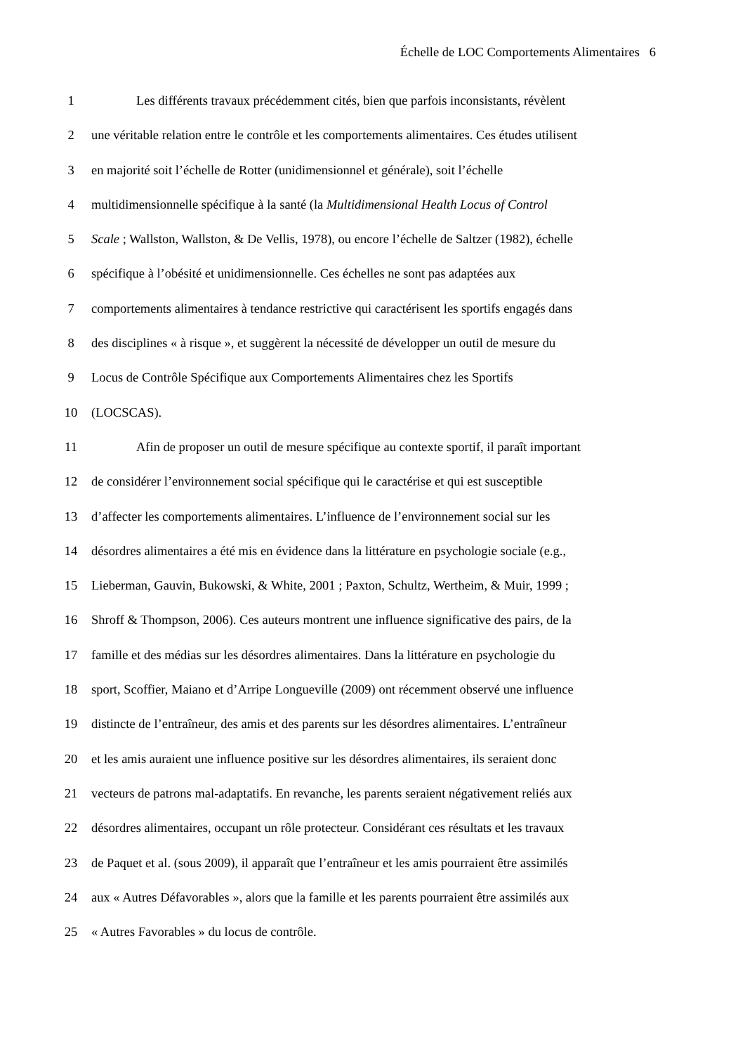Échelle de LOC Comportements Alimentaires 6
1 Les différents travaux précédemment cités, bien que parfois inconsistants, révèlent
2 une véritable relation entre le contrôle et les comportements alimentaires. Ces études utilisent
3 en majorité soit l’échelle de Rotter (unidimensionnel et générale), soit l’échelle
4 multidimensionnelle spécifique à la santé (la Multidimensional Health Locus of Control
5 Scale ; Wallston, Wallston, & De Vellis, 1978), ou encore l’échelle de Saltzer (1982), échelle
6 spécifique à l’obésité et unidimensionnelle. Ces échelles ne sont pas adaptées aux
7 comportements alimentaires à tendance restrictive qui caractérisent les sportifs engagés dans
8 des disciplines « à risque », et suggèrent la nécessité de développer un outil de mesure du
9 Locus de Contrôle Spécifique aux Comportements Alimentaires chez les Sportifs
10 (LOCSCAS).
11 Afin de proposer un outil de mesure spécifique au contexte sportif, il paraît important
12 de considérer l’environnement social spécifique qui le caractérise et qui est susceptible
13 d’affecter les comportements alimentaires. L’influence de l’environnement social sur les
14 désordres alimentaires a été mis en évidence dans la littérature en psychologie sociale (e.g.,
15 Lieberman, Gauvin, Bukowski, & White, 2001 ; Paxton, Schultz, Wertheim, & Muir, 1999 ;
16 Shroff & Thompson, 2006). Ces auteurs montrent une influence significative des pairs, de la
17 famille et des médias sur les désordres alimentaires. Dans la littérature en psychologie du
18 sport, Scoffier, Maiano et d’Arripe Longueville (2009) ont récemment observé une influence
19 distincte de l’entraîneur, des amis et des parents sur les désordres alimentaires. L’entraîneur
20 et les amis auraient une influence positive sur les désordres alimentaires, ils seraient donc
21 vecteurs de patrons mal-adaptatifs. En revanche, les parents seraient négativement reliés aux
22 désordres alimentaires, occupant un rôle protecteur. Considérant ces résultats et les travaux
23 de Paquet et al. (sous 2009), il apparaît que l’entraîneur et les amis pourraient être assimilés
24 aux « Autres Défavorables », alors que la famille et les parents pourraient être assimilés aux
25 « Autres Favorables » du locus de contrôle.